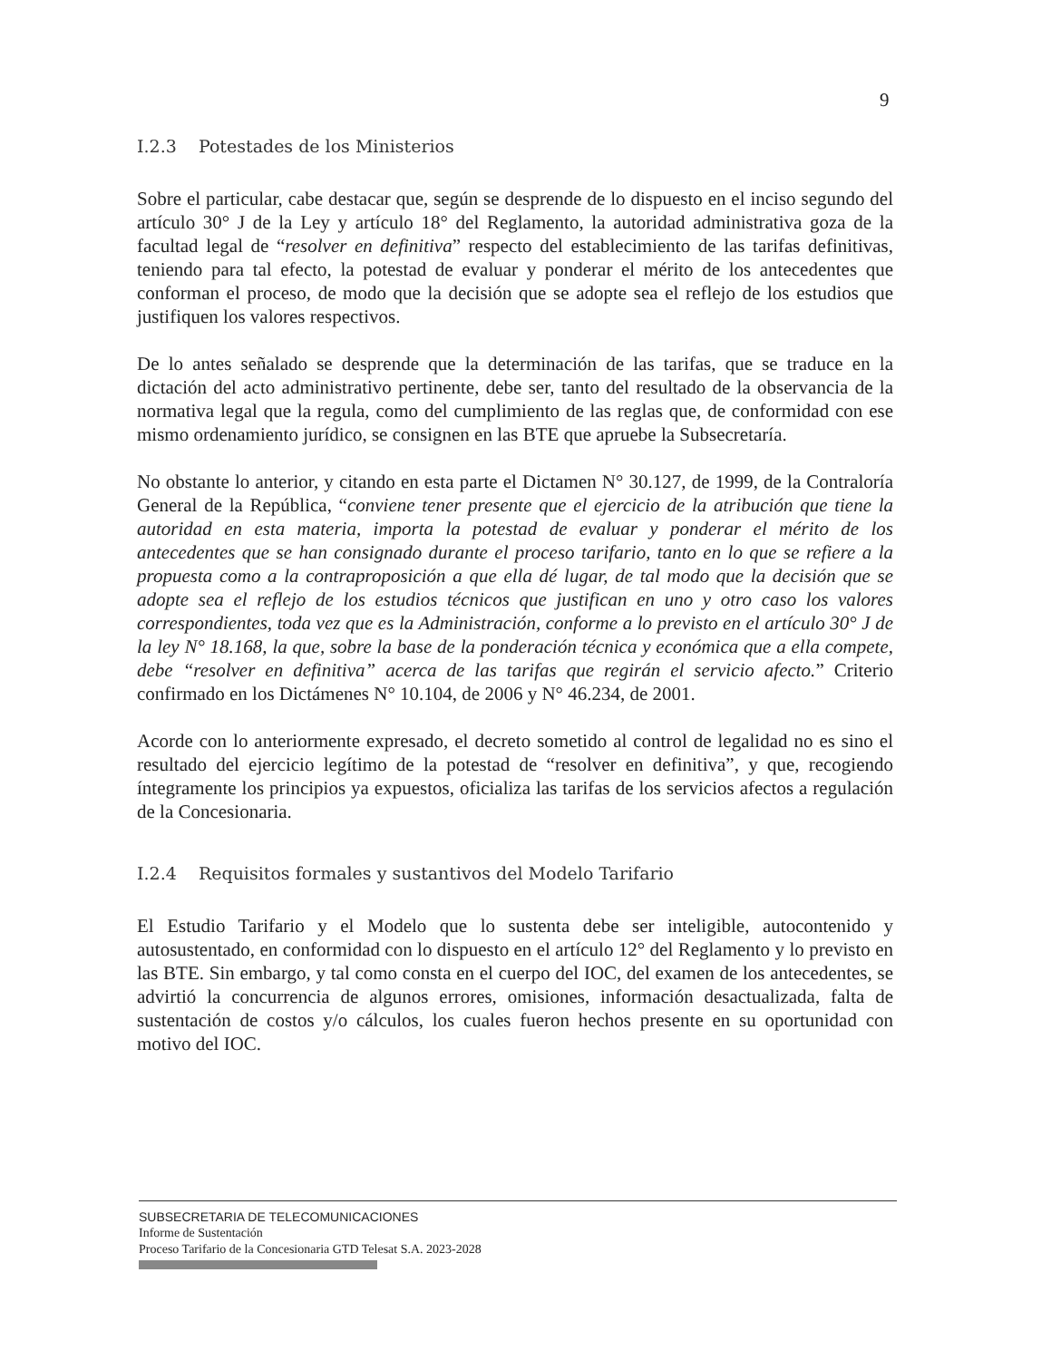9
I.2.3 Potestades de los Ministerios
Sobre el particular, cabe destacar que, según se desprende de lo dispuesto en el inciso segundo del artículo 30° J de la Ley y artículo 18° del Reglamento, la autoridad administrativa goza de la facultad legal de “resolver en definitiva” respecto del establecimiento de las tarifas definitivas, teniendo para tal efecto, la potestad de evaluar y ponderar el mérito de los antecedentes que conforman el proceso, de modo que la decisión que se adopte sea el reflejo de los estudios que justifiquen los valores respectivos.
De lo antes señalado se desprende que la determinación de las tarifas, que se traduce en la dictación del acto administrativo pertinente, debe ser, tanto del resultado de la observancia de la normativa legal que la regula, como del cumplimiento de las reglas que, de conformidad con ese mismo ordenamiento jurídico, se consignen en las BTE que apruebe la Subsecretaría.
No obstante lo anterior, y citando en esta parte el Dictamen N° 30.127, de 1999, de la Contraloría General de la República, “conviene tener presente que el ejercicio de la atribución que tiene la autoridad en esta materia, importa la potestad de evaluar y ponderar el mérito de los antecedentes que se han consignado durante el proceso tarifario, tanto en lo que se refiere a la propuesta como a la contraproposición a que ella dé lugar, de tal modo que la decisión que se adopte sea el reflejo de los estudios técnicos que justifican en uno y otro caso los valores correspondientes, toda vez que es la Administración, conforme a lo previsto en el artículo 30° J de la ley N° 18.168, la que, sobre la base de la ponderación técnica y económica que a ella compete, debe “resolver en definitiva” acerca de las tarifas que regirán el servicio afecto.” Criterio confirmado en los Dictámenes N° 10.104, de 2006 y N° 46.234, de 2001.
Acorde con lo anteriormente expresado, el decreto sometido al control de legalidad no es sino el resultado del ejercicio legítimo de la potestad de “resolver en definitiva”, y que, recogiendo íntegramente los principios ya expuestos, oficializa las tarifas de los servicios afectos a regulación de la Concesionaria.
I.2.4 Requisitos formales y sustantivos del Modelo Tarifario
El Estudio Tarifario y el Modelo que lo sustenta debe ser inteligible, autocontenido y autosustentado, en conformidad con lo dispuesto en el artículo 12° del Reglamento y lo previsto en las BTE. Sin embargo, y tal como consta en el cuerpo del IOC, del examen de los antecedentes, se advirtió la concurrencia de algunos errores, omisiones, información desactualizada, falta de sustentación de costos y/o cálculos, los cuales fueron hechos presente en su oportunidad con motivo del IOC.
SUBSECRETARIA DE TELECOMUNICACIONES
Informe de Sustentación
Proceso Tarifario de la Concesionaria GTD Telesat S.A. 2023-2028